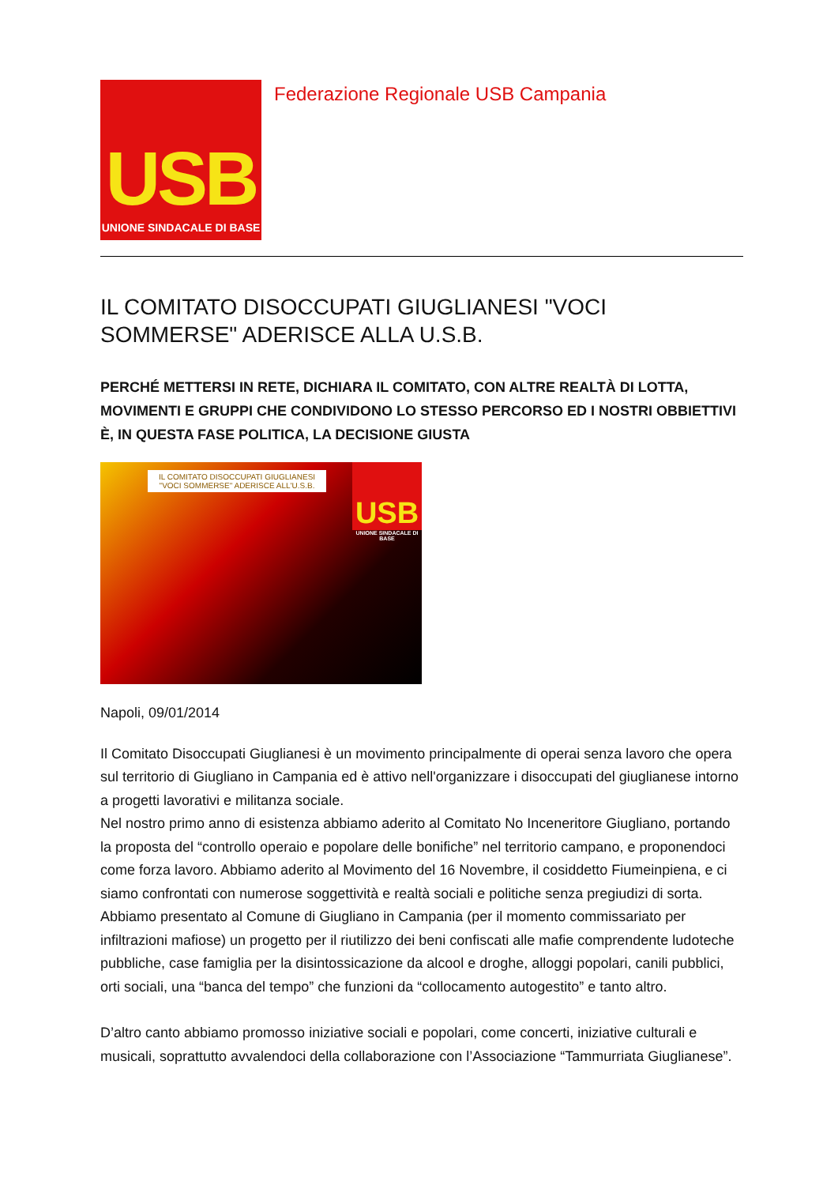USB
UNIONE SINDACALE DI BASE
Federazione Regionale USB Campania
IL COMITATO DISOCCUPATI GIUGLIANESI "VOCI SOMMERSE" ADERISCE ALLA U.S.B.
PERCHÉ METTERSI IN RETE, DICHIARA IL COMITATO, CON ALTRE REALTÀ DI LOTTA, MOVIMENTI E GRUPPI CHE CONDIVIDONO LO STESSO PERCORSO ED I NOSTRI OBBIETTIVI È, IN QUESTA FASE POLITICA, LA DECISIONE GIUSTA
IL COMITATO DISOCCUPATI GIUGLIANESI "VOCI SOMMERSE" ADERISCE ALL'U.S.B.
USB
UNIONE SINDACALE DI BASE
Napoli, 09/01/2014
Il Comitato Disoccupati Giuglianesi è un movimento principalmente di operai senza lavoro che opera sul territorio di Giugliano in Campania ed è attivo nell'organizzare i disoccupati del giuglianese intorno a progetti lavorativi e militanza sociale.
Nel nostro primo anno di esistenza abbiamo aderito al Comitato No Inceneritore Giugliano, portando la proposta del “controllo operaio e popolare delle bonifiche” nel territorio campano, e proponendoci come forza lavoro. Abbiamo aderito al Movimento del 16 Novembre, il cosiddetto Fiumeinpiena, e ci siamo confrontati con numerose soggettività e realtà sociali e politiche senza pregiudizi di sorta. Abbiamo presentato al Comune di Giugliano in Campania (per il momento commissariato per infiltrazioni mafiose) un progetto per il riutilizzo dei beni confiscati alle mafie comprendente ludoteche pubbliche, case famiglia per la disintossicazione da alcool e droghe, alloggi popolari, canili pubblici, orti sociali, una “banca del tempo” che funzioni da “collocamento autogestito” e tanto altro.
D’altro canto abbiamo promosso iniziative sociali e popolari, come concerti, iniziative culturali e musicali, soprattutto avvalendoci della collaborazione con l’Associazione “Tammurriata Giuglianese”.